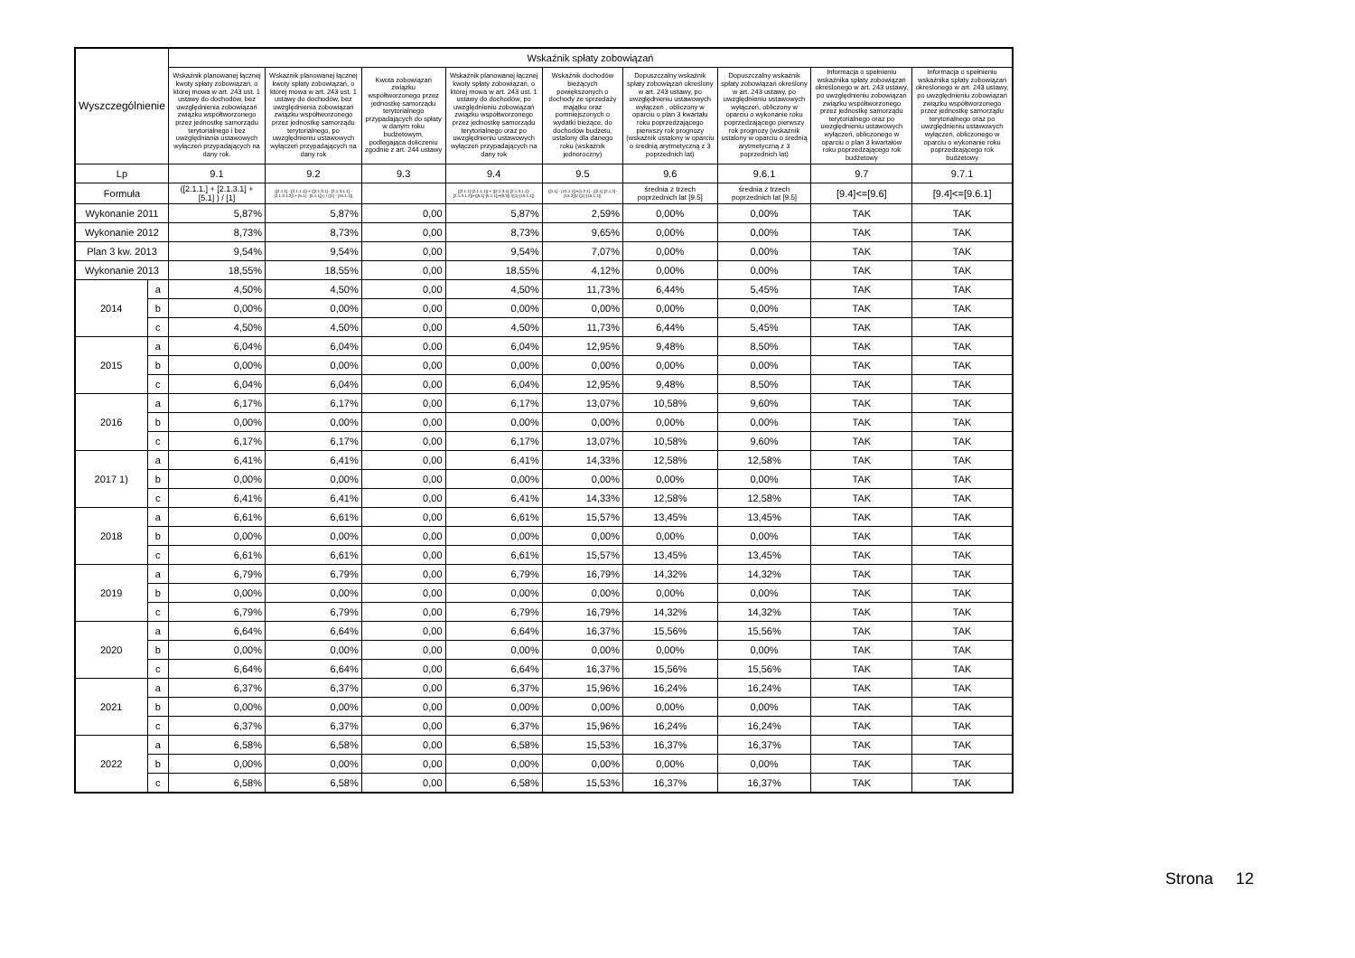| Wyszczególnienie | | Wskaźnik spłaty zobowiązań | | | | | | | | |
| --- | --- | --- | --- | --- | --- | --- | --- | --- | --- | --- |
| | | Wskaźnik planowanej łącznej kwoty spłaty zobowiązań, o której mowa w art. 243 ust. 1 ustawy do dochodów, bez uwzględnienia zobowiązań związku współtworzonego przez jednostkę samorządu terytorialnego i bez uwzględniania ustawowych wyłączeń przypadających na dany rok. | Wskaźnik planowanej łącznej kwoty spłaty zobowiązań, o której mowa w art. 243 ust. 1 ustawy do dochodów, bez uwzględnienia zobowiązań związku współtworzonego przez jednostkę samorządu terytorialnego, po uwzględnieniu ustawowych wyłączeń przypadających na dany rok | Kwota zobowiązań związku współtworzonego przez jednostkę samorządu terytorialnego przypadających do spłaty w danym roku budżetowym, podlegająca doliczeniu zgodnie z art. 244 ustawy | Wskaźnik planowanej łącznej kwoty spłaty zobowiązań, o której mowa w art. 243 ust. 1 ustawy do dochodów, po uwzględnieniu zobowiązań związku współtworzonego przez jednostkę samorządu terytorialnego oraz po uwzględnieniu ustawowych wyłączeń przypadających na dany rok | Wskaźnik dochodów bieżących powiększonych o dochody ze sprzedaży majątku oraz pomniejszonych o wydatki bieżące, do dochodów budżetu, ustalony dla danego roku (wskaźnik jednoroczny) | Dopuszczalny wskaźnik spłaty zobowiązań określony w art. 243 ustawy, po uwzględnieniu ustawowych wyłączeń , obliczony w oparciu o plan 3 kwartału roku poprzedzającego pierwszy rok prognozy (wskaźnik ustalony w oparciu o średnią arytmetyczną z 3 poprzednich lat) | Dopuszczalny wskaźnik spłaty zobowiązań określony w art. 243 ustawy, po uwzględnieniu ustawowych wyłączeń, obliczony w oparciu o wykonanie roku poprzedzającego pierwszy rok prognozy (wskaźnik ustalony w oparciu o średnią arytmetyczną z 3 poprzednich lat) | Informacja o spełnieniu wskaźnika spłaty zobowiązań określonego w art. 243 ustawy, po uwzględnieniu zobowiązań związku współtworzonego przez jednostkę samorządu terytorialnego oraz po uwzględnieniu ustawowych wyłączeń, obliczonego w oparciu o plan 3 kwartałów roku poprzedzającego rok budżetowy | Informacja o spełnieniu wskaźnika spłaty zobowiązań określonego w art. 243 ustawy, po uwzględnieniu zobowiązań związku współtworzonego przez jednostkę samorządu terytorialnego oraz po uwzględnieniu ustawowych wyłączeń, obliczonego w oparciu o wykonanie roku poprzedzającego rok budżetowy |
| Lp | | 9.1 | 9.2 | 9.3 | 9.4 | 9.5 | 9.6 | 9.6.1 | 9.7 | 9.7.1 |
| Formuła | | ([2.1.1.] + [2.1.3.1] + [5.1] ) / [1] | ([2.1.1] - [2.1.1.1]) + ([2.1.3.1] - [2.1.3.1.1] - [2.1.3.1.2]) + [5.1] - [5.1.1]) ) / ([1] - [15.1.1]) | | ([2.1.1]-[2.1.1.1]) + ([2.1.3.1]-[2.1.3.1.1]-[2.1.3.1.2])+([5.1]-[5.1.1])+[9.3]) /([1]-[15.1.1]) | ([1.1] - [15.1.1])+[1.2.1] - ([2.1]-[2.1.2]-[15.2]))/ ([1]-[15.1.1]) | średnia z trzech poprzednich lat [9.5] | średnia z trzech poprzednich lat [9.5] | [9.4]<=[9.6] | [9.4]<=[9.6.1] |
| Wykonanie 2011 | | 5,87% | 5,87% | 0,00 | 5,87% | 2,59% | 0,00% | 0,00% | TAK | TAK |
| Wykonanie 2012 | | 8,73% | 8,73% | 0,00 | 8,73% | 9,65% | 0,00% | 0,00% | TAK | TAK |
| Plan 3 kw. 2013 | | 9,54% | 9,54% | 0,00 | 9,54% | 7,07% | 0,00% | 0,00% | TAK | TAK |
| Wykonanie 2013 | | 18,55% | 18,55% | 0,00 | 18,55% | 4,12% | 0,00% | 0,00% | TAK | TAK |
| 2014 | a | 4,50% | 4,50% | 0,00 | 4,50% | 11,73% | 6,44% | 5,45% | TAK | TAK |
| | b | 0,00% | 0,00% | 0,00 | 0,00% | 0,00% | 0,00% | 0,00% | TAK | TAK |
| | c | 4,50% | 4,50% | 0,00 | 4,50% | 11,73% | 6,44% | 5,45% | TAK | TAK |
| 2015 | a | 6,04% | 6,04% | 0,00 | 6,04% | 12,95% | 9,48% | 8,50% | TAK | TAK |
| | b | 0,00% | 0,00% | 0,00 | 0,00% | 0,00% | 0,00% | 0,00% | TAK | TAK |
| | c | 6,04% | 6,04% | 0,00 | 6,04% | 12,95% | 9,48% | 8,50% | TAK | TAK |
| 2016 | a | 6,17% | 6,17% | 0,00 | 6,17% | 13,07% | 10,58% | 9,60% | TAK | TAK |
| | b | 0,00% | 0,00% | 0,00 | 0,00% | 0,00% | 0,00% | 0,00% | TAK | TAK |
| | c | 6,17% | 6,17% | 0,00 | 6,17% | 13,07% | 10,58% | 9,60% | TAK | TAK |
| 2017 1) | a | 6,41% | 6,41% | 0,00 | 6,41% | 14,33% | 12,58% | 12,58% | TAK | TAK |
| | b | 0,00% | 0,00% | 0,00 | 0,00% | 0,00% | 0,00% | 0,00% | TAK | TAK |
| | c | 6,41% | 6,41% | 0,00 | 6,41% | 14,33% | 12,58% | 12,58% | TAK | TAK |
| 2018 | a | 6,61% | 6,61% | 0,00 | 6,61% | 15,57% | 13,45% | 13,45% | TAK | TAK |
| | b | 0,00% | 0,00% | 0,00 | 0,00% | 0,00% | 0,00% | 0,00% | TAK | TAK |
| | c | 6,61% | 6,61% | 0,00 | 6,61% | 15,57% | 13,45% | 13,45% | TAK | TAK |
| 2019 | a | 6,79% | 6,79% | 0,00 | 6,79% | 16,79% | 14,32% | 14,32% | TAK | TAK |
| | b | 0,00% | 0,00% | 0,00 | 0,00% | 0,00% | 0,00% | 0,00% | TAK | TAK |
| | c | 6,79% | 6,79% | 0,00 | 6,79% | 16,79% | 14,32% | 14,32% | TAK | TAK |
| 2020 | a | 6,64% | 6,64% | 0,00 | 6,64% | 16,37% | 15,56% | 15,56% | TAK | TAK |
| | b | 0,00% | 0,00% | 0,00 | 0,00% | 0,00% | 0,00% | 0,00% | TAK | TAK |
| | c | 6,64% | 6,64% | 0,00 | 6,64% | 16,37% | 15,56% | 15,56% | TAK | TAK |
| 2021 | a | 6,37% | 6,37% | 0,00 | 6,37% | 15,96% | 16,24% | 16,24% | TAK | TAK |
| | b | 0,00% | 0,00% | 0,00 | 0,00% | 0,00% | 0,00% | 0,00% | TAK | TAK |
| | c | 6,37% | 6,37% | 0,00 | 6,37% | 15,96% | 16,24% | 16,24% | TAK | TAK |
| 2022 | a | 6,58% | 6,58% | 0,00 | 6,58% | 15,53% | 16,37% | 16,37% | TAK | TAK |
| | b | 0,00% | 0,00% | 0,00 | 0,00% | 0,00% | 0,00% | 0,00% | TAK | TAK |
| | c | 6,58% | 6,58% | 0,00 | 6,58% | 15,53% | 16,37% | 16,37% | TAK | TAK |
Strona 12